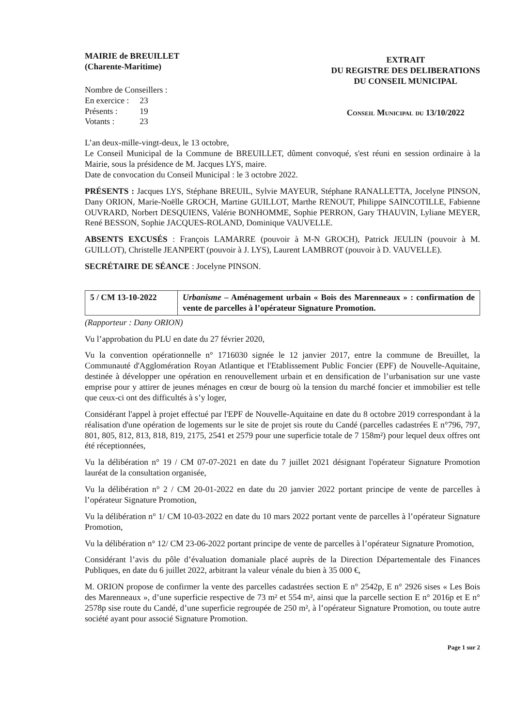MAIRIE de BREUILLET
(Charente-Maritime)
Nombre de Conseillers :
| En exercice : | 23 |
| Présents : | 19 |
| Votants : | 23 |
EXTRAIT
DU REGISTRE DES DELIBERATIONS
DU CONSEIL MUNICIPAL
Conseil Municipal du 13/10/2022
L’an deux-mille-vingt-deux, le 13 octobre,
Le Conseil Municipal de la Commune de BREUILLET, dûment convoqué, s'est réuni en session ordinaire à la Mairie, sous la présidence de M. Jacques LYS, maire.
Date de convocation du Conseil Municipal : le 3 octobre 2022.
PRÉSENTS : Jacques LYS, Stéphane BREUIL, Sylvie MAYEUR, Stéphane RANALLETTA, Jocelyne PINSON, Dany ORION, Marie-Noëlle GROCH, Martine GUILLOT, Marthe RENOUT, Philippe SAINCOTILLE, Fabienne OUVRARD, Norbert DESQUIENS, Valérie BONHOMME, Sophie PERRON, Gary THAUVIN, Lyliane MEYER, René BESSON, Sophie JACQUES-ROLAND, Dominique VAUVELLE.
ABSENTS EXCUSÉS : François LAMARRE (pouvoir à M-N GROCH), Patrick JEULIN (pouvoir à M. GUILLOT), Christelle JEANPERT (pouvoir à J. LYS), Laurent LAMBROT (pouvoir à D. VAUVELLE).
SECRÉTAIRE DE SÉANCE : Jocelyne PINSON.
| 5 / CM 13-10-2022 | Urbanisme – Aménagement urbain « Bois des Marenneaux » : confirmation de vente de parcelles à l’opérateur Signature Promotion. |
(Rapporteur : Dany ORION)
Vu l’approbation du PLU en date du 27 février 2020,
Vu la convention opérationnelle n° 1716030 signée le 12 janvier 2017, entre la commune de Breuillet, la Communauté d'Agglomération Royan Atlantique et l'Etablissement Public Foncier (EPF) de Nouvelle-Aquitaine, destinée à développer une opération en renouvellement urbain et en densification de l’urbanisation sur une vaste emprise pour y attirer de jeunes ménages en cœur de bourg où la tension du marché foncier et immobilier est telle que ceux-ci ont des difficultés à s’y loger,
Considérant l'appel à projet effectué par l'EPF de Nouvelle-Aquitaine en date du 8 octobre 2019 correspondant à la réalisation d'une opération de logements sur le site de projet sis route du Candé (parcelles cadastrées E n°796, 797, 801, 805, 812, 813, 818, 819, 2175, 2541 et 2579 pour une superficie totale de 7 158m²) pour lequel deux offres ont été réceptionnées,
Vu la délibération n° 19 / CM 07-07-2021 en date du 7 juillet 2021 désignant l'opérateur Signature Promotion lauréat de la consultation organisée,
Vu la délibération n° 2 / CM 20-01-2022 en date du 20 janvier 2022 portant principe de vente de parcelles à l’opérateur Signature Promotion,
Vu la délibération n° 1/ CM 10-03-2022 en date du 10 mars 2022 portant vente de parcelles à l’opérateur Signature Promotion,
Vu la délibération n° 12/ CM 23-06-2022 portant principe de vente de parcelles à l’opérateur Signature Promotion,
Considérant l’avis du pôle d’évaluation domaniale placé auprès de la Direction Départementale des Finances Publiques, en date du 6 juillet 2022, arbitrant la valeur vénale du bien à 35 000 €,
M. ORION propose de confirmer la vente des parcelles cadastrées section E n° 2542p, E n° 2926 sises « Les Bois des Marenneaux », d’une superficie respective de 73 m² et 554 m², ainsi que la parcelle section E n° 2016p et E n° 2578p sise route du Candé, d’une superficie regroupée de 250 m², à l’opérateur Signature Promotion, ou toute autre société ayant pour associé Signature Promotion.
Page 1 sur 2